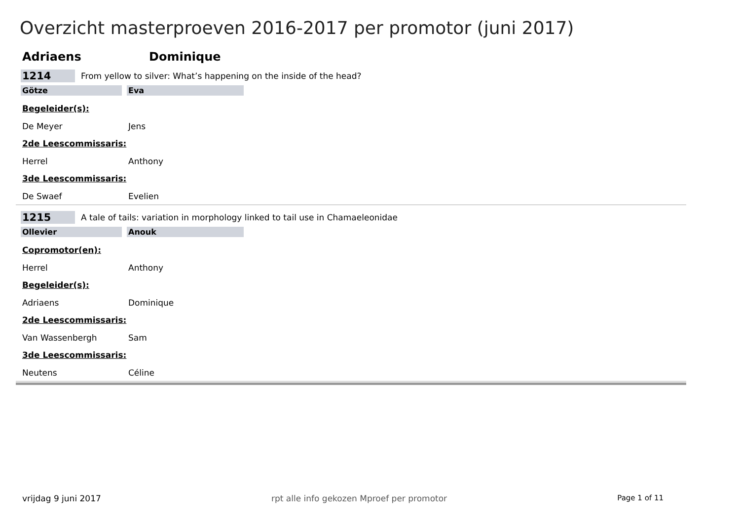Overzicht masterproeven 2016-2017 per promotor (juni 2017)
Adriaens Dominique
1214 From yellow to silver: What’s happening on the inside of the head?
Götze Eva
Begeleider(s):
De Meyer Jens
2de Leescommissaris:
Herrel Anthony
3de Leescommissaris:
De Swaef Evelien
1215 A tale of tails: variation in morphology linked to tail use in Chamaeleonidae
Ollevier Anouk
Copromotor(en):
Herrel Anthony
Begeleider(s):
Adriaens Dominique
2de Leescommissaris:
Van Wassenbergh Sam
3de Leescommissaris:
Neutens Céline
vrijdag 9 juni 2017 rpt alle info gekozen Mproef per promotor Page 1 of 11